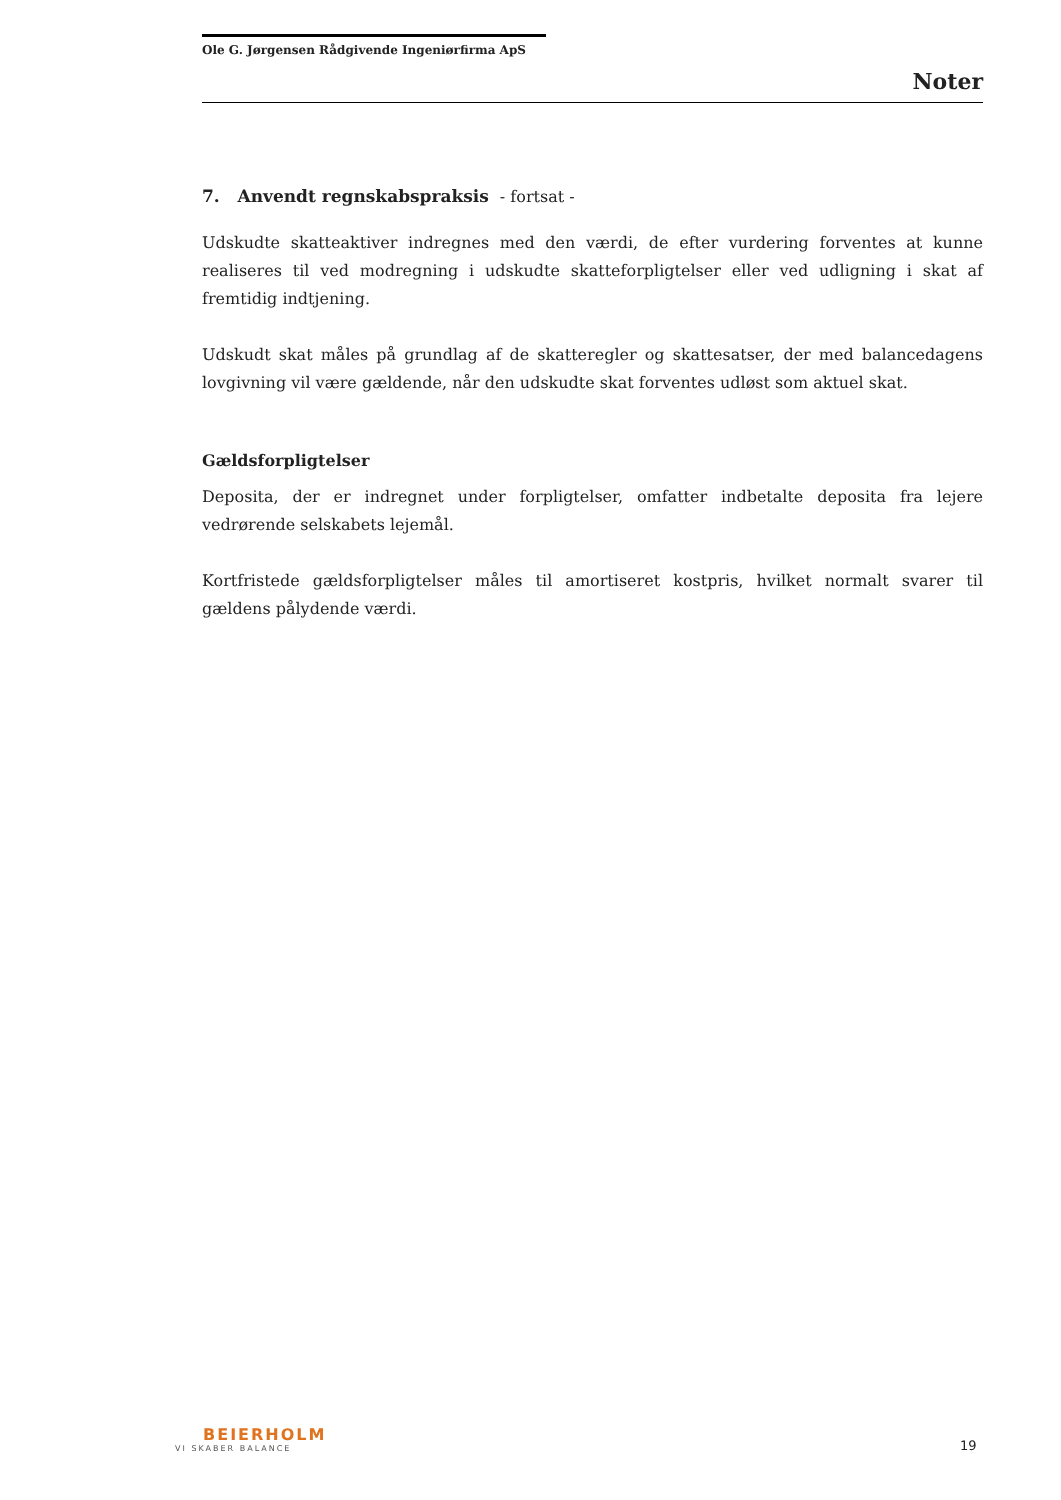Ole G. Jørgensen Rådgivende Ingeniørfirma ApS
Noter
7. Anvendt regnskabspraksis - fortsat -
Udskudte skatteaktiver indregnes med den værdi, de efter vurdering forventes at kunne realiseres til ved modregning i udskudte skatteforpligtelser eller ved udligning i skat af fremtidig indtjening.
Udskudt skat måles på grundlag af de skatteregler og skattesatser, der med balancedagens lovgivning vil være gældende, når den udskudte skat forventes udløst som aktuel skat.
Gældsforpligtelser
Deposita, der er indregnet under forpligtelser, omfatter indbetalte deposita fra lejere vedrørende selskabets lejemål.
Kortfristede gældsforpligtelser måles til amortiseret kostpris, hvilket normalt svarer til gældens pålydende værdi.
BEIERHOLM
VI SKABER BALANCE
19